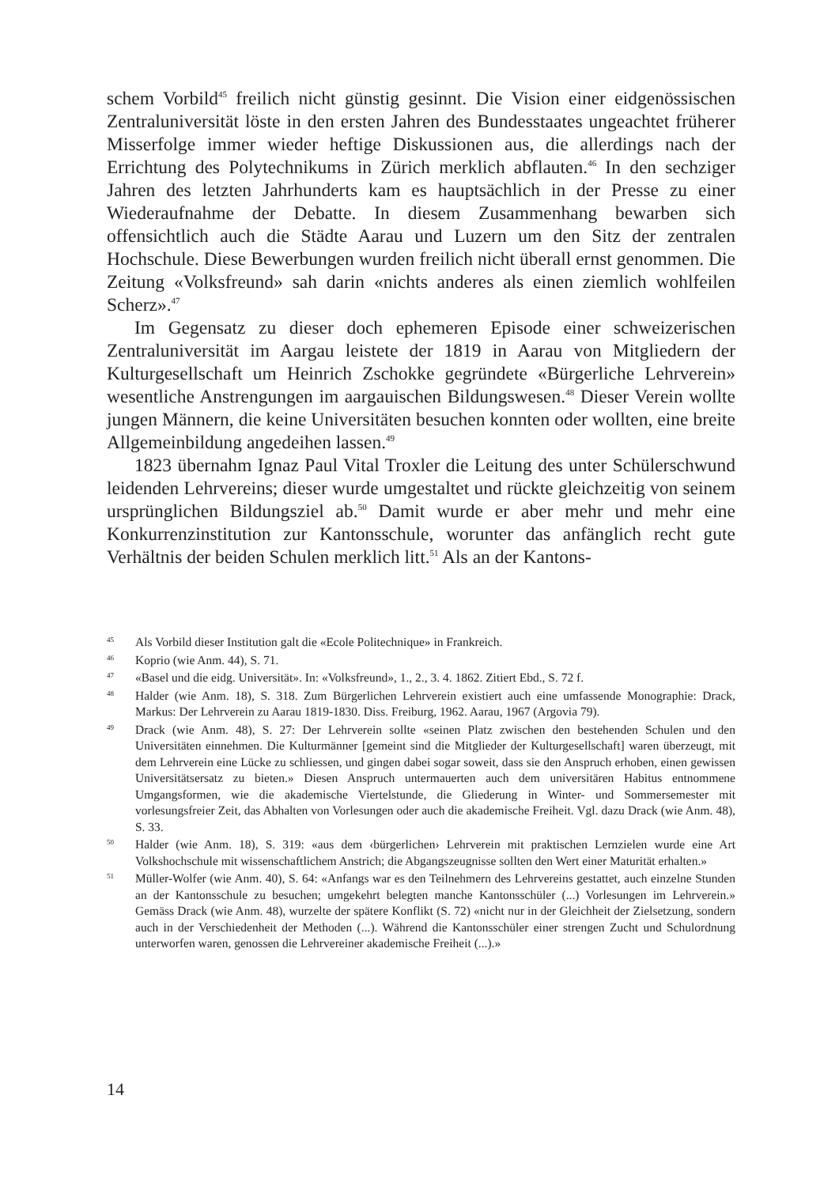schem Vorbild<sup>45</sup> freilich nicht günstig gesinnt. Die Vision einer eidgenössischen Zentraluniversität löste in den ersten Jahren des Bundesstaates ungeachtet früherer Misserfolge immer wieder heftige Diskussionen aus, die allerdings nach der Errichtung des Polytechnikums in Zürich merklich abflauten.<sup>46</sup> In den sechziger Jahren des letzten Jahrhunderts kam es hauptsächlich in der Presse zu einer Wiederaufnahme der Debatte. In diesem Zusammenhang bewarben sich offensichtlich auch die Städte Aarau und Luzern um den Sitz der zentralen Hochschule. Diese Bewerbungen wurden freilich nicht überall ernst genommen. Die Zeitung «Volksfreund» sah darin «nichts anderes als einen ziemlich wohlfeilen Scherz».<sup>47</sup>
Im Gegensatz zu dieser doch ephemeren Episode einer schweizerischen Zentraluniversität im Aargau leistete der 1819 in Aarau von Mitgliedern der Kulturgesellschaft um Heinrich Zschokke gegründete «Bürgerliche Lehrverein» wesentliche Anstrengungen im aargauischen Bildungswesen.<sup>48</sup> Dieser Verein wollte jungen Männern, die keine Universitäten besuchen konnten oder wollten, eine breite Allgemeinbildung angedeihen lassen.<sup>49</sup>
1823 übernahm Ignaz Paul Vital Troxler die Leitung des unter Schülerschwund leidenden Lehrvereins; dieser wurde umgestaltet und rückte gleichzeitig von seinem ursprünglichen Bildungsziel ab.<sup>50</sup> Damit wurde er aber mehr und mehr eine Konkurrenzinstitution zur Kantonsschule, worunter das anfänglich recht gute Verhältnis der beiden Schulen merklich litt.<sup>51</sup> Als an der Kantons-
45 Als Vorbild dieser Institution galt die «Ecole Politechnique» in Frankreich.
46 Koprio (wie Anm. 44), S. 71.
47 «Basel und die eidg. Universität». In: «Volksfreund», 1., 2., 3. 4. 1862. Zitiert Ebd., S. 72 f.
48 Halder (wie Anm. 18), S. 318. Zum Bürgerlichen Lehrverein existiert auch eine umfassende Monographie: Drack, Markus: Der Lehrverein zu Aarau 1819-1830. Diss. Freiburg, 1962. Aarau, 1967 (Argovia 79).
49 Drack (wie Anm. 48), S. 27: Der Lehrverein sollte «seinen Platz zwischen den bestehenden Schulen und den Universitäten einnehmen. Die Kulturmänner [gemeint sind die Mitglieder der Kulturgesellschaft] waren überzeugt, mit dem Lehrverein eine Lücke zu schliessen, und gingen dabei sogar soweit, dass sie den Anspruch erhoben, einen gewissen Universitätsersatz zu bieten.» Diesen Anspruch untermauerten auch dem universitären Habitus entnommene Umgangsformen, wie die akademische Viertelstunde, die Gliederung in Winter- und Sommersemester mit vorlesungsfreier Zeit, das Abhalten von Vorlesungen oder auch die akademische Freiheit. Vgl. dazu Drack (wie Anm. 48), S. 33.
50 Halder (wie Anm. 18), S. 319: «aus dem ‹bürgerlichen› Lehrverein mit praktischen Lernzielen wurde eine Art Volkshochschule mit wissenschaftlichem Anstrich; die Abgangszeugnisse sollten den Wert einer Maturität erhalten.»
51 Müller-Wolfer (wie Anm. 40), S. 64: «Anfangs war es den Teilnehmern des Lehrvereins gestattet, auch einzelne Stunden an der Kantonsschule zu besuchen; umgekehrt belegten manche Kantonsschüler (...) Vorlesungen im Lehrverein.» Gemäss Drack (wie Anm. 48), wurzelte der spätere Konflikt (S. 72) «nicht nur in der Gleichheit der Zielsetzung, sondern auch in der Verschiedenheit der Methoden (...). Während die Kantonsschüler einer strengen Zucht und Schulordnung unterworfen waren, genossen die Lehrvereiner akademische Freiheit (...).»
14